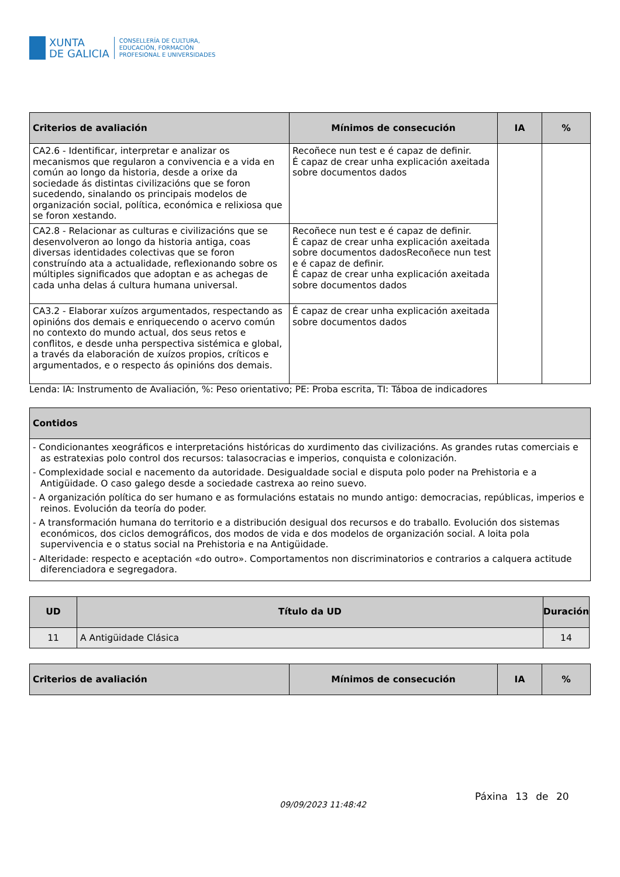XUNTA
DE GALICIA
CONSELLERÍA DE CULTURA,
EDUCACIÓN, FORMACIÓN
PROFESIONAL E UNIVERSIDADES
| Criterios de avaliación | Mínimos de consecución | IA | % |
| --- | --- | --- | --- |
| CA2.6 - Identificar, interpretar e analizar os mecanismos que regularon a convivencia e a vida en común ao longo da historia, desde a orixe da sociedade ás distintas civilizacións que se foron sucedendo, sinalando os principais modelos de organización social, política, económica e relixiosa que se foron xestando. | Recoñece nun test e é capaz de definir. É capaz de crear unha explicación axeitada sobre documentos dados | | |
| CA2.8 - Relacionar as culturas e civilizacións que se desenvolveron ao longo da historia antiga, coas diversas identidades colectivas que se foron construíndo ata a actualidade, reflexionando sobre os múltiples significados que adoptan e as achegas de cada unha delas á cultura humana universal. | Recoñece nun test e é capaz de definir. É capaz de crear unha explicación axeitada sobre documentos dadosRecoñece nun test e é capaz de definir. É capaz de crear unha explicación axeitada sobre documentos dados | | |
| CA3.2 - Elaborar xuízos argumentados, respectando as opinións dos demais e enriquecendo o acervo común no contexto do mundo actual, dos seus retos e conflitos, e desde unha perspectiva sistémica e global, a través da elaboración de xuízos propios, críticos e argumentados, e o respecto ás opinións dos demais. | É capaz de crear unha explicación axeitada sobre documentos dados | | |
Lenda: IA: Instrumento de Avaliación, %: Peso orientativo; PE: Proba escrita, TI: Táboa de indicadores
| Contidos |
| --- |
| - Condicionantes xeográficos e interpretacións históricas do xurdimento das civilizacións. As grandes rutas comerciais e as estratexias polo control dos recursos: talasocracias e imperios, conquista e colonización. - Complexidade social e nacemento da autoridade. Desigualdade social e disputa polo poder na Prehistoria e a Antigüidade. O caso galego desde a sociedade castrexa ao reino suevo. - A organización política do ser humano e as formulacións estatais no mundo antigo: democracias, repúblicas, imperios e reinos. Evolución da teoría do poder. - A transformación humana do territorio e a distribución desigual dos recursos e do traballo. Evolución dos sistemas económicos, dos ciclos demográficos, dos modos de vida e dos modelos de organización social. A loita pola supervivencia e o status social na Prehistoria e na Antigüidade. - Alteridade: respecto e aceptación «do outro». Comportamentos non discriminatorios e contrarios a calquera actitude diferenciadora e segregadora. |
| UD | Título da UD | Duración |
| --- | --- | --- |
| 11 | A Antigüidade Clásica | 14 |
| Criterios de avaliación | Mínimos de consecución | IA | % |
| --- | --- | --- | --- |
Páxina 13 de 20
09/09/2023 11:48:42